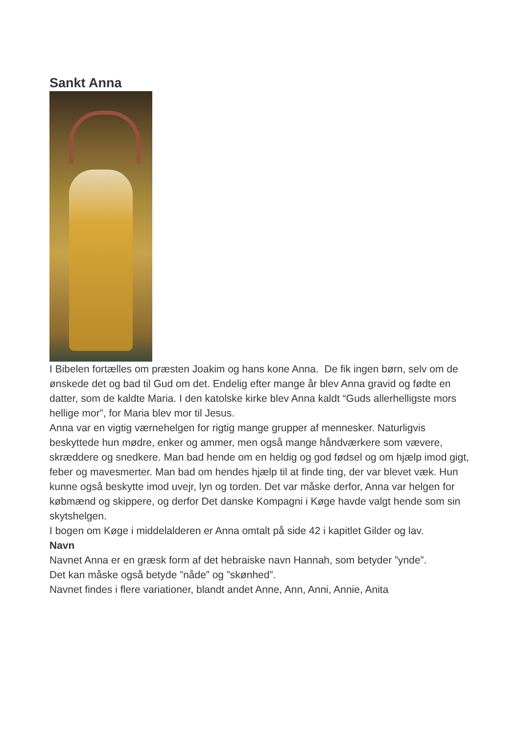Sankt Anna
I Bibelen fortælles om præsten Joakim og hans kone Anna. De fik ingen børn, selv om de ønskede det og bad til Gud om det. Endelig efter mange år blev Anna gravid og fødte en datter, som de kaldte Maria. I den katolske kirke blev Anna kaldt “Guds allerhelligste mors hellige mor”, for Maria blev mor til Jesus.
Anna var en vigtig værnehelgen for rigtig mange grupper af mennesker. Naturligvis beskyttede hun mødre, enker og ammer, men også mange håndværkere som vævere, skræddere og snedkere. Man bad hende om en heldig og god fødsel og om hjælp imod gigt, feber og mavesmerter. Man bad om hendes hjælp til at finde ting, der var blevet væk. Hun kunne også beskytte imod uvejr, lyn og torden. Det var måske derfor, Anna var helgen for købmænd og skippere, og derfor Det danske Kompagni i Køge havde valgt hende som sin skytshelgen.
I bogen om Køge i middelalderen er Anna omtalt på side 42 i kapitlet Gilder og lav.
Navn
Navnet Anna er en græsk form af det hebraiske navn Hannah, som betyder ”ynde”.
Det kan måske også betyde ”nåde” og ”skønhed”.
Navnet findes i flere variationer, blandt andet Anne, Ann, Anni, Annie, Anita